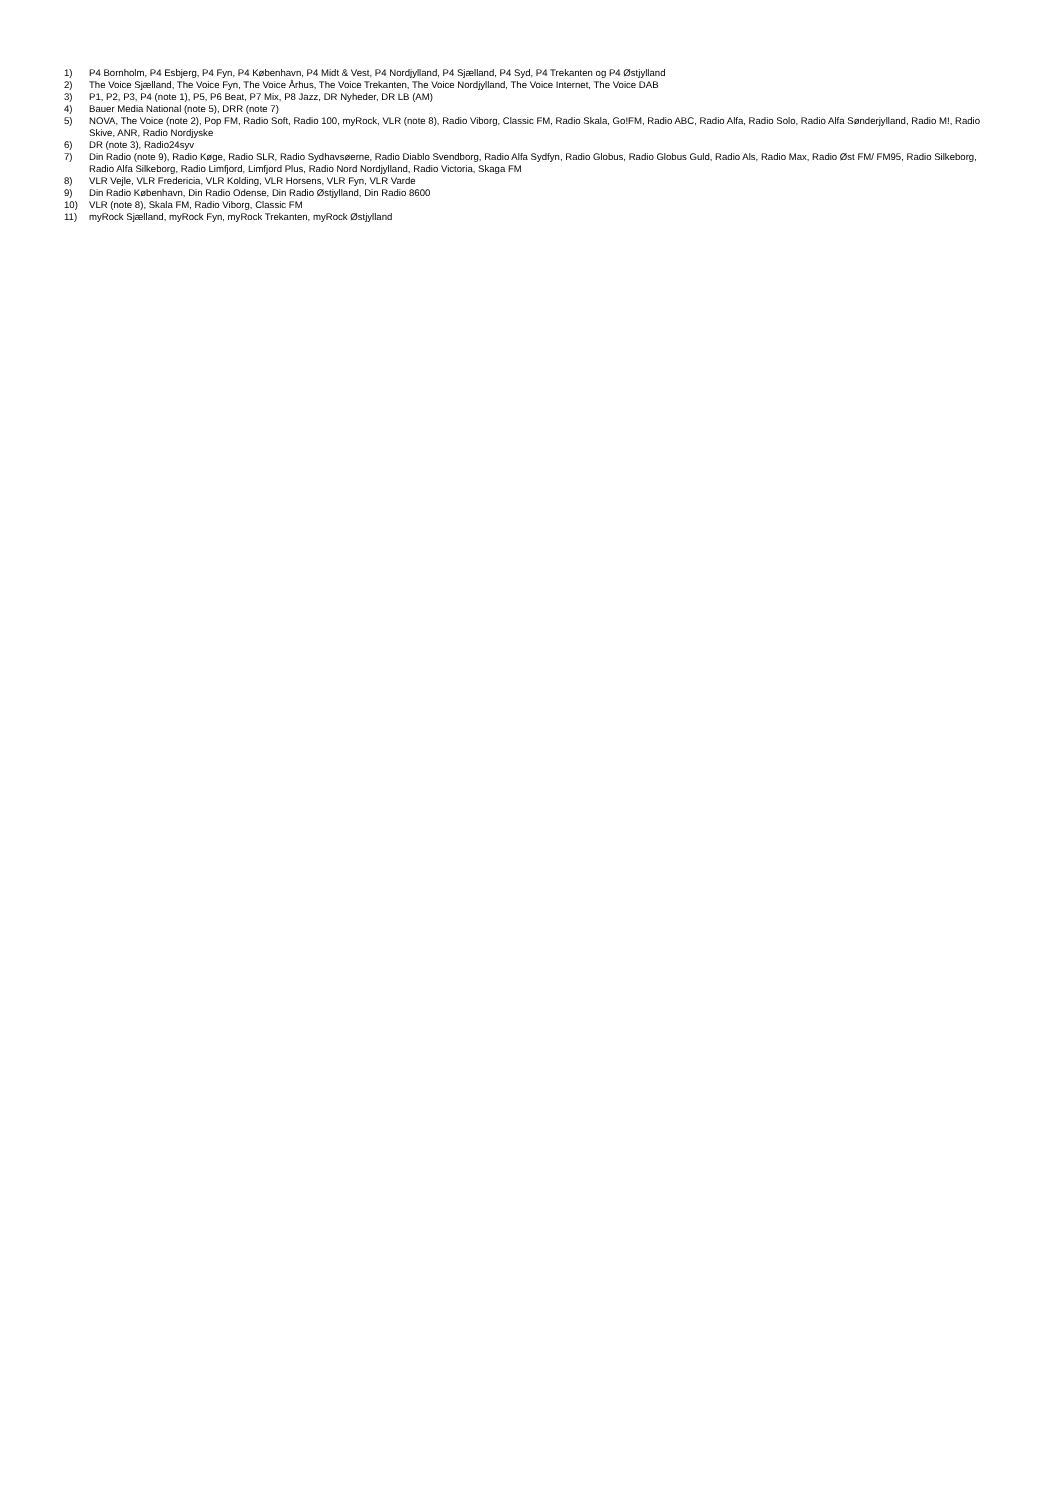1) P4 Bornholm, P4 Esbjerg, P4 Fyn, P4 København, P4 Midt & Vest, P4 Nordjylland, P4 Sjælland, P4 Syd, P4 Trekanten og P4 Østjylland
2) The Voice Sjælland, The Voice Fyn, The Voice Århus, The Voice Trekanten, The Voice Nordjylland, The Voice Internet, The Voice DAB
3) P1, P2, P3, P4 (note 1), P5, P6 Beat, P7 Mix, P8 Jazz, DR Nyheder, DR LB (AM)
4) Bauer Media National (note 5), DRR (note 7)
5) NOVA, The Voice (note 2), Pop FM, Radio Soft, Radio 100, myRock, VLR (note 8), Radio Viborg, Classic FM, Radio Skala, Go!FM, Radio ABC, Radio Alfa, Radio Solo, Radio Alfa Sønderjylland, Radio M!, Radio Skive, ANR, Radio Nordjyske
6) DR (note 3), Radio24syv
7) Din Radio (note 9), Radio Køge, Radio SLR, Radio Sydhavsøerne, Radio Diablo Svendborg, Radio Alfa Sydfyn, Radio Globus, Radio Globus Guld, Radio Als, Radio Max, Radio Øst FM/ FM95, Radio Silkeborg, Radio Alfa Silkeborg, Radio Limfjord, Limfjord Plus, Radio Nord Nordjylland, Radio Victoria, Skaga FM
8) VLR Vejle, VLR Fredericia, VLR Kolding, VLR Horsens, VLR Fyn, VLR Varde
9) Din Radio København, Din Radio Odense, Din Radio Østjylland, Din Radio 8600
10) VLR (note 8), Skala FM, Radio Viborg, Classic FM
11) myRock Sjælland, myRock Fyn, myRock Trekanten, myRock Østjylland